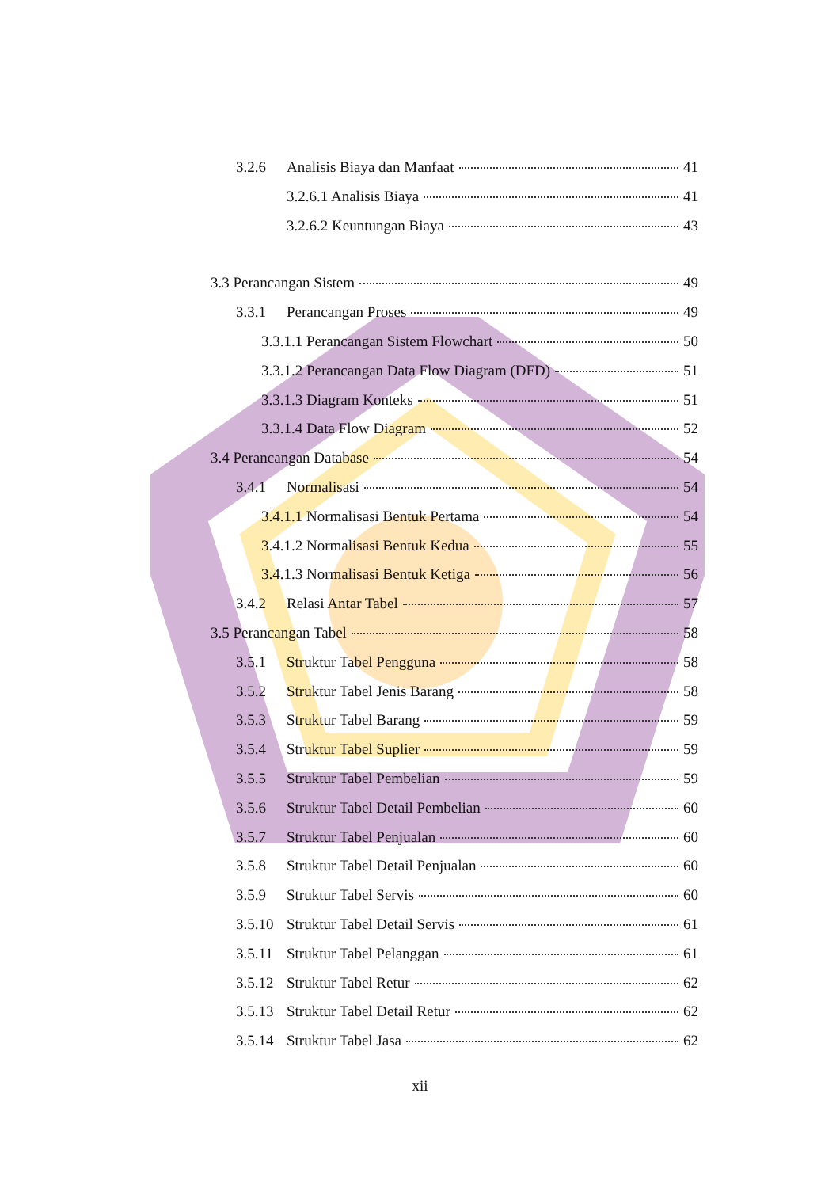3.2.6 Analisis Biaya dan Manfaat 41
3.2.6.1 Analisis Biaya 41
3.2.6.2 Keuntungan Biaya 43
3.3 Perancangan Sistem 49
3.3.1 Perancangan Proses 49
3.3.1.1 Perancangan Sistem Flowchart 50
3.3.1.2 Perancangan Data Flow Diagram (DFD) 51
3.3.1.3 Diagram Konteks 51
3.3.1.4 Data Flow Diagram 52
3.4 Perancangan Database 54
3.4.1 Normalisasi 54
3.4.1.1 Normalisasi Bentuk Pertama 54
3.4.1.2 Normalisasi Bentuk Kedua 55
3.4.1.3 Normalisasi Bentuk Ketiga 56
3.4.2 Relasi Antar Tabel 57
3.5 Perancangan Tabel 58
3.5.1 Struktur Tabel Pengguna 58
3.5.2 Struktur Tabel Jenis Barang 58
3.5.3 Struktur Tabel Barang 59
3.5.4 Struktur Tabel Suplier 59
3.5.5 Struktur Tabel Pembelian 59
3.5.6 Struktur Tabel Detail Pembelian 60
3.5.7 Struktur Tabel Penjualan 60
3.5.8 Struktur Tabel Detail Penjualan 60
3.5.9 Struktur Tabel Servis 60
3.5.10 Struktur Tabel Detail Servis 61
3.5.11 Struktur Tabel Pelanggan 61
3.5.12 Struktur Tabel Retur 62
3.5.13 Struktur Tabel Detail Retur 62
3.5.14 Struktur Tabel Jasa 62
xii